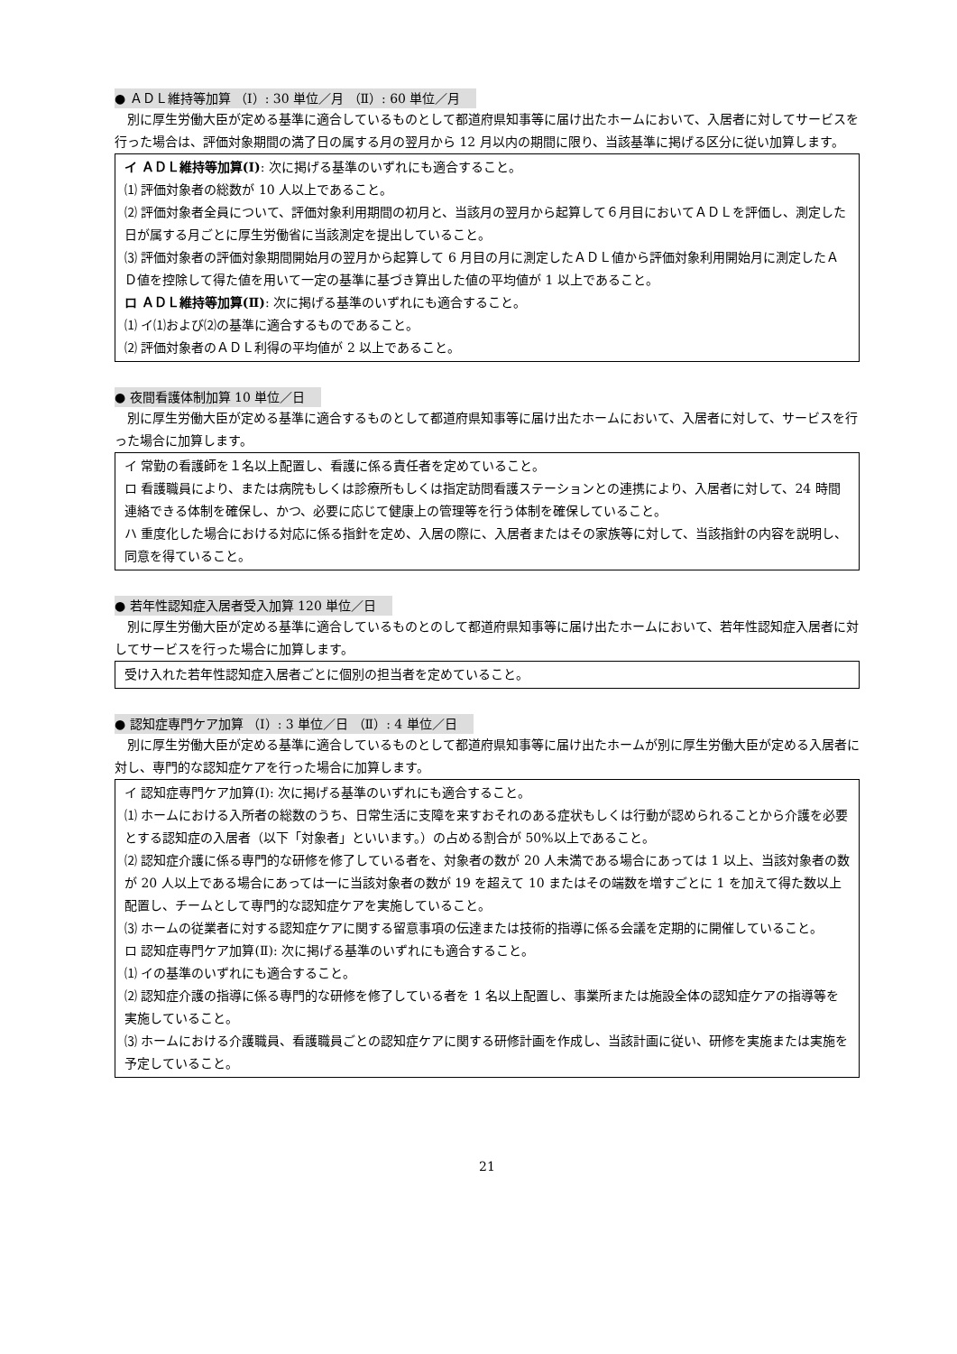● ＡＤＬ維持等加算 （Ⅰ）: 30 単位／月 （Ⅱ）: 60 単位／月
別に厚生労働大臣が定める基準に適合しているものとして都道府県知事等に届け出たホームにおいて、入居者に対してサービスを行った場合は、評価対象期間の満了日の属する月の翌月から 12 月以内の期間に限り、当該基準に掲げる区分に従い加算します。
イ ＡＤＬ維持等加算(Ⅰ): 次に掲げる基準のいずれにも適合すること。
⑴ 評価対象者の総数が 10 人以上であること。
⑵ 評価対象者全員について、評価対象利用期間の初月と、当該月の翌月から起算して６月目においてＡＤＬを評価し、測定した日が属する月ごとに厚生労働省に当該測定を提出していること。
⑶ 評価対象者の評価対象期間開始月の翌月から起算して 6 月目の月に測定したＡＤＬ値から評価対象利用開始月に測定したＡＤ値を控除して得た値を用いて一定の基準に基づき算出した値の平均値が 1 以上であること。
ロ ＡＤＬ維持等加算(Ⅱ): 次に掲げる基準のいずれにも適合すること。
⑴ イ⑴および⑵の基準に適合するものであること。
⑵ 評価対象者のＡＤＬ利得の平均値が 2 以上であること。
● 夜間看護体制加算 10 単位／日
別に厚生労働大臣が定める基準に適合するものとして都道府県知事等に届け出たホームにおいて、入居者に対して、サービスを行った場合に加算します。
イ 常勤の看護師を１名以上配置し、看護に係る責任者を定めていること。
ロ 看護職員により、または病院もしくは診療所もしくは指定訪問看護ステーションとの連携により、入居者に対して、24 時間連絡できる体制を確保し、かつ、必要に応じて健康上の管理等を行う体制を確保していること。
ハ 重度化した場合における対応に係る指針を定め、入居の際に、入居者またはその家族等に対して、当該指針の内容を説明し、同意を得ていること。
● 若年性認知症入居者受入加算 120 単位／日
別に厚生労働大臣が定める基準に適合しているものとのして都道府県知事等に届け出たホームにおいて、若年性認知症入居者に対してサービスを行った場合に加算します。
受け入れた若年性認知症入居者ごとに個別の担当者を定めていること。
● 認知症専門ケア加算 （Ⅰ）: 3 単位／日 （Ⅱ）: 4 単位／日
別に厚生労働大臣が定める基準に適合しているものとして都道府県知事等に届け出たホームが別に厚生労働大臣が定める入居者に対し、専門的な認知症ケアを行った場合に加算します。
イ 認知症専門ケア加算(Ⅰ): 次に掲げる基準のいずれにも適合すること。
⑴ ホームにおける入所者の総数のうち、日常生活に支障を来すおそれのある症状もしくは行動が認められることから介護を必要とする認知症の入居者（以下「対象者」といいます。）の占める割合が 50%以上であること。
⑵ 認知症介護に係る専門的な研修を修了している者を、対象者の数が 20 人未満である場合にあっては 1 以上、当該対象者の数が 20 人以上である場合にあっては一に当該対象者の数が 19 を超えて 10 またはその端数を増すごとに 1 を加えて得た数以上配置し、チームとして専門的な認知症ケアを実施していること。
⑶ ホームの従業者に対する認知症ケアに関する留意事項の伝達または技術的指導に係る会議を定期的に開催していること。
ロ 認知症専門ケア加算(Ⅱ): 次に掲げる基準のいずれにも適合すること。
⑴ イの基準のいずれにも適合すること。
⑵ 認知症介護の指導に係る専門的な研修を修了している者を 1 名以上配置し、事業所または施設全体の認知症ケアの指導等を実施していること。
⑶ ホームにおける介護職員、看護職員ごとの認知症ケアに関する研修計画を作成し、当該計画に従い、研修を実施または実施を予定していること。
21